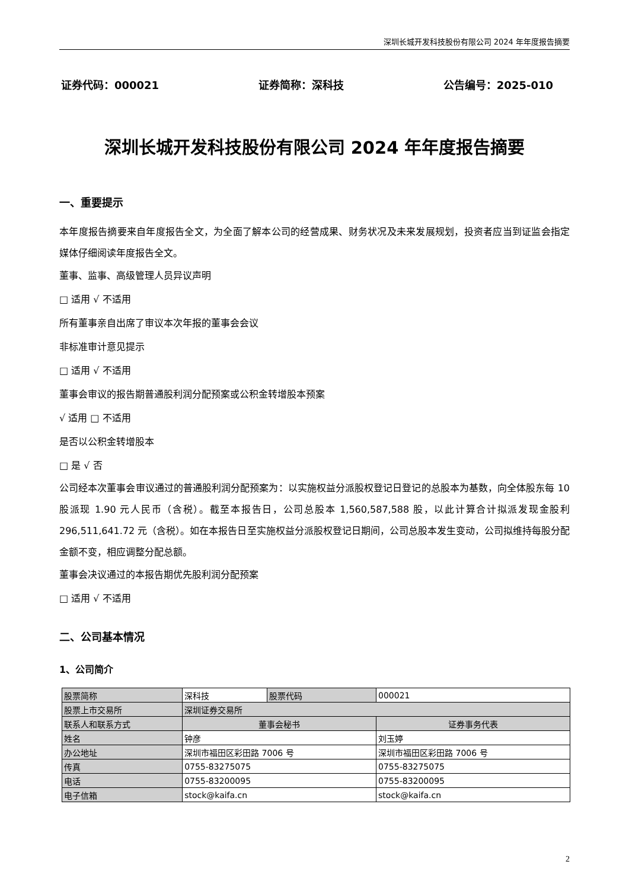深圳长城开发科技股份有限公司 2024 年年度报告摘要
证券代码：000021 证券简称：深科技 公告编号：2025-010
深圳长城开发科技股份有限公司 2024 年年度报告摘要
一、重要提示
本年度报告摘要来自年度报告全文，为全面了解本公司的经营成果、财务状况及未来发展规划，投资者应当到证监会指定媒体仔细阅读年度报告全文。
董事、监事、高级管理人员异议声明
□ 适用 √ 不适用
所有董事亲自出席了审议本次年报的董事会会议
非标准审计意见提示
□ 适用 √ 不适用
董事会审议的报告期普通股利润分配预案或公积金转增股本预案
√ 适用 □ 不适用
是否以公积金转增股本
□ 是 √ 否
公司经本次董事会审议通过的普通股利润分配预案为：以实施权益分派股权登记日登记的总股本为基数，向全体股东每 10 股派现 1.90 元人民币（含税）。截至本报告日，公司总股本 1,560,587,588 股，以此计算合计拟派发现金股利 296,511,641.72 元（含税）。如在本报告日至实施权益分派股权登记日期间，公司总股本发生变动，公司拟维持每股分配金额不变，相应调整分配总额。
董事会决议通过的本报告期优先股利润分配预案
□ 适用 √ 不适用
二、公司基本情况
1、公司简介
| 股票简称 | 深科技 | 股票代码 | 000021 |
| 股票上市交易所 | 深圳证券交易所 | | |
| 联系人和联系方式 | 董事会秘书 | | 证券事务代表 |
| 姓名 | 钟彦 | | 刘玉婷 |
| 办公地址 | 深圳市福田区彩田路 7006 号 | | 深圳市福田区彩田路 7006 号 |
| 传真 | 0755-83275075 | | 0755-83275075 |
| 电话 | 0755-83200095 | | 0755-83200095 |
| 电子信箱 | stock@kaifa.cn | | stock@kaifa.cn |
2